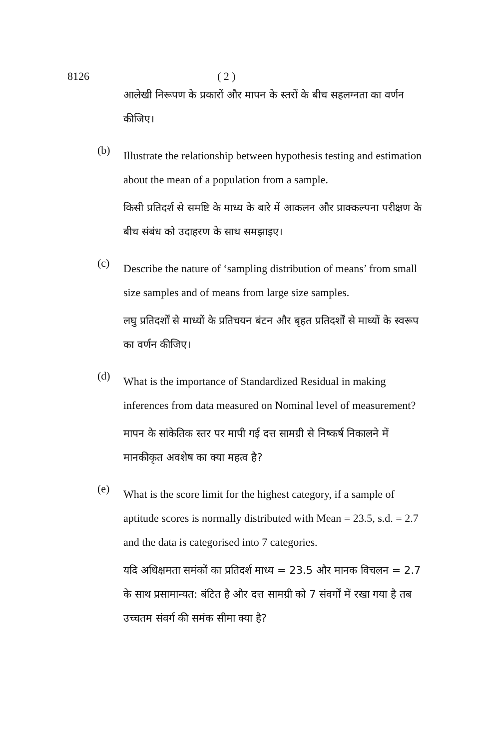8126 ( 2 )
आलेखी निरूपण के प्रकारों और मापन के स्तरों के बीच सहलग्नता का वर्णन कीजिए।
(b)
Illustrate the relationship between hypothesis testing and estimation about the mean of a population from a sample.
किसी प्रतिदर्श से समष्टि के माध्य के बारे में आकलन और प्राक्कल्पना परीक्षण के बीच संबंध को उदाहरण के साथ समझाइए।
(c)
Describe the nature of ‘sampling distribution of means’ from small size samples and of means from large size samples.
लघु प्रतिदर्शों से माध्यों के प्रतिचयन बंटन और बृहत प्रतिदर्शों से माध्यों के स्वरूप का वर्णन कीजिए।
(d)
What is the importance of Standardized Residual in making inferences from data measured on Nominal level of measurement?
मापन के सांकेतिक स्तर पर मापी गई दत्त सामग्री से निष्कर्ष निकालने में मानकीकृत अवशेष का क्या महत्व है?
(e)
What is the score limit for the highest category, if a sample of aptitude scores is normally distributed with Mean = 23.5, s.d. = 2.7 and the data is categorised into 7 categories.
यदि अधिक्षमता समंकों का प्रतिदर्श माध्य = 23.5 और मानक विचलन = 2.7 के साथ प्रसामान्यत: बंटित है और दत्त सामग्री को 7 संवर्गों में रखा गया है तब उच्चतम संवर्ग की समंक सीमा क्या है?